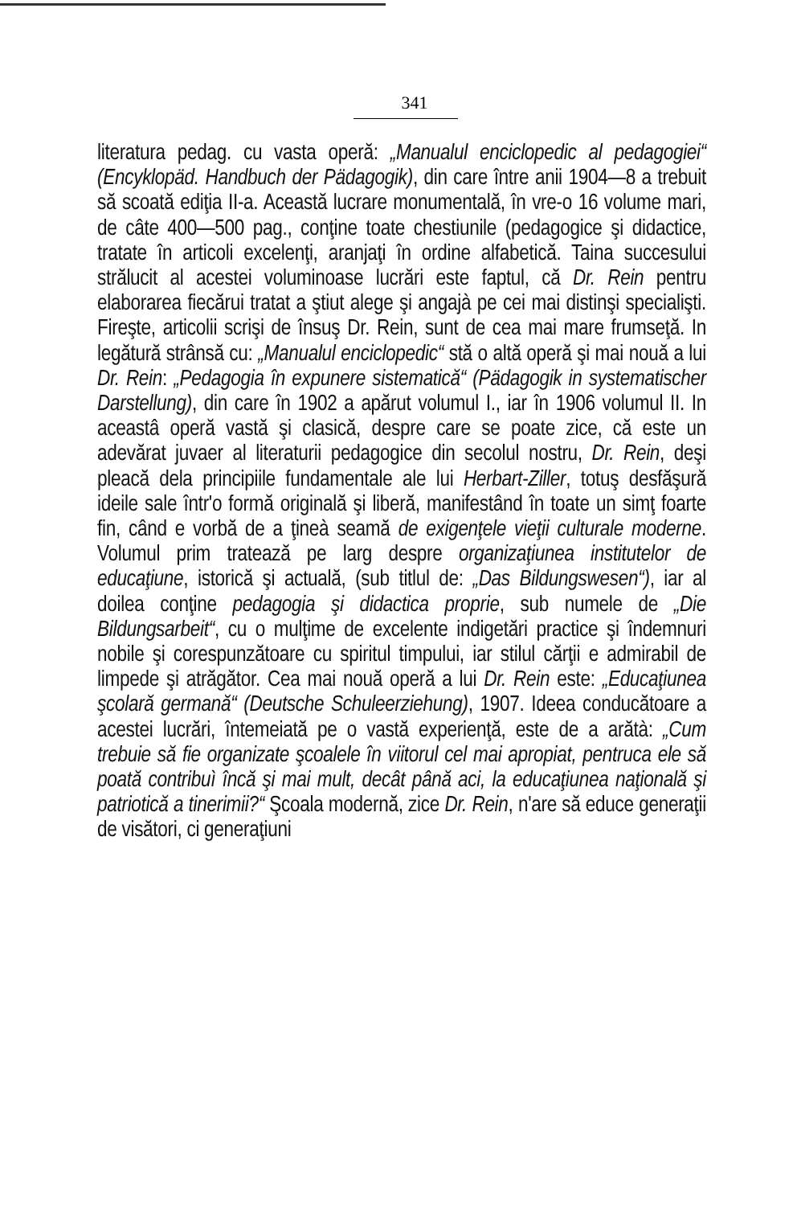341
literatura pedag. cu vasta operă: „Manualul enciclopedic al pedagogiei“ (Encyklopäd. Handbuch der Pädagogik), din care între anii 1904—8 a trebuit să scoată ediţia II-a. Această lucrare monumentală, în vre-o 16 volume mari, de câte 400—500 pag., conţine toate chestiunile (pedagogice şi didactice, tratate în articoli excelenţi, aranjaţi în ordine alfabetică. Taina succesului strălucit al acestei voluminoase lucrări este faptul, că Dr. Rein pentru elaborarea fiecărui tratat a ştiut alege şi angajà pe cei mai distinşi specialişti. Fireşte, articolii scrişi de însuş Dr. Rein, sunt de cea mai mare frumseţă. In legătură strânsă cu: „Manualul enciclopedic“ stă o altă operă şi mai nouă a lui Dr. Rein: „Pedagogia în expunere sistematică“ (Pädagogik in systematischer Darstellung), din care în 1902 a apărut volumul I., iar în 1906 volumul II. In aceastâ operă vastă şi clasică, despre care se poate zice, că este un adevărat juvaer al literaturii pedagogice din secolul nostru, Dr. Rein, deşi pleacă dela principiile fundamentale ale lui Herbart-Ziller, totuş desfăşură ideile sale într'o formă originală şi liberă, manifestând în toate un simţ foarte fin, când e vorbă de a ţineà seamă de exigenţele vieţii culturale moderne. Volumul prim tratează pe larg despre organizaţiunea institutelor de educaţiune, istorică şi actuală, (sub titlul de: „Das Bildungswesen“), iar al doilea conţine pedagogia şi didactica proprie, sub numele de „Die Bildungsarbeit“, cu o mulţime de excelente indigetări practice şi îndemnuri nobile şi corespunzătoare cu spiritul timpului, iar stilul cărţii e admirabil de limpede şi atrăgător. Cea mai nouă operă a lui Dr. Rein este: „Educaţiunea şcolară germană“ (Deutsche Schuleerziehung), 1907. Ideea conducătoare a acestei lucrări, întemeiată pe o vastă experienţă, este de a arătà: „Cum trebuie să fie organizate şcoalele în viitorul cel mai apropiat, pentruca ele să poată contribuì încă şi mai mult, decât până aci, la educaţiunea naţională şi patriotică a tinerimii?“ Şcoala modernă, zice Dr. Rein, n'are să educe generaţii de visători, ci generaţiuni